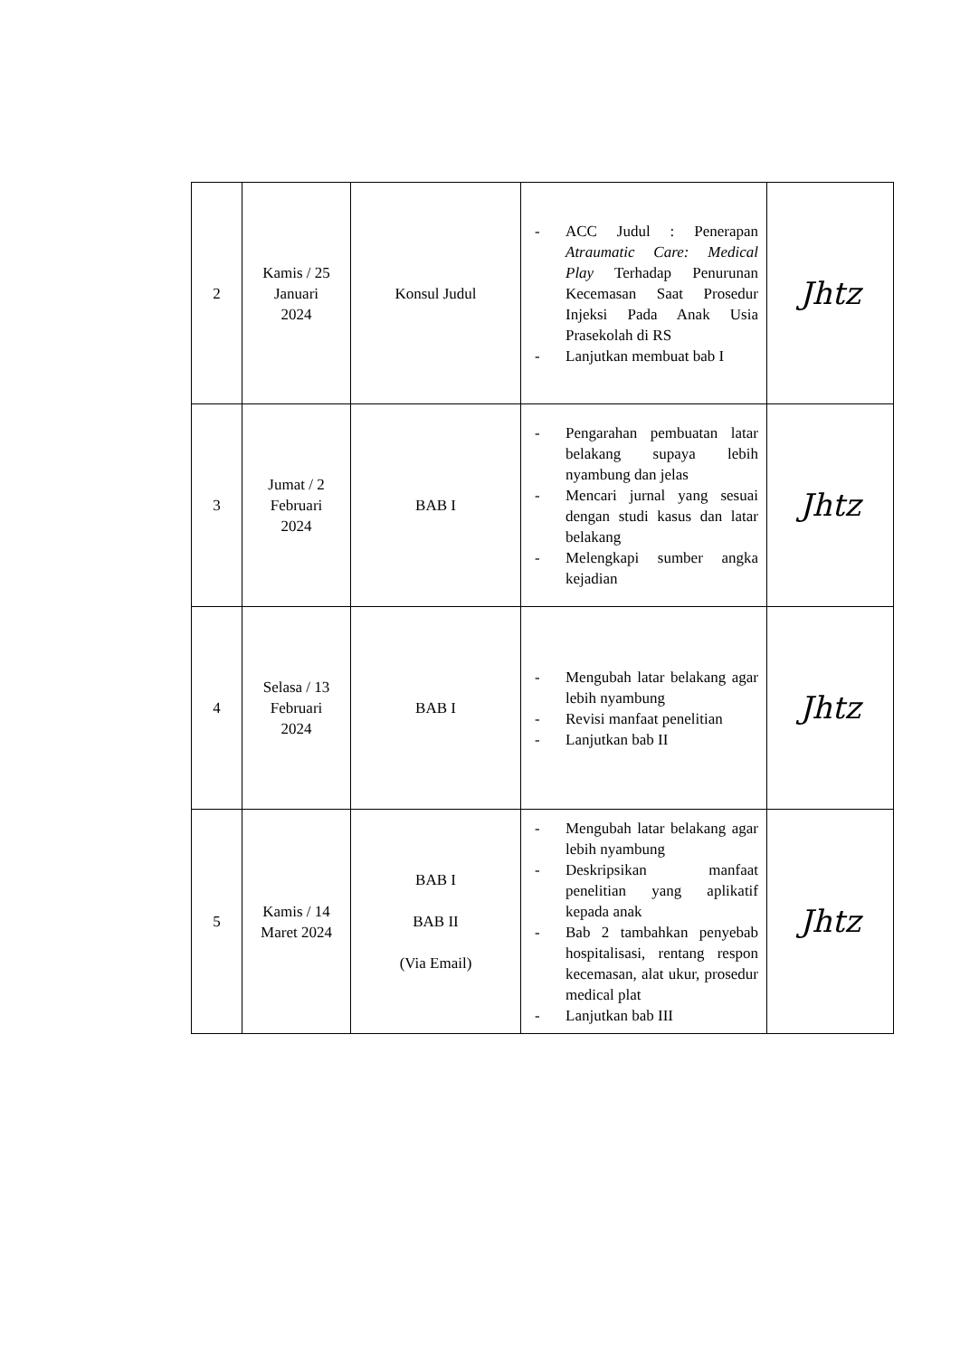| 2 | Kamis / 25 Januari 2024 | Konsul Judul | - ACC Judul : Penerapan Atraumatic Care: Medical Play Terhadap Penurunan Kecemasan Saat Prosedur Injeksi Pada Anak Usia Prasekolah di RS - Lanjutkan membuat bab I | Jhtz |
| 3 | Jumat / 2 Februari 2024 | BAB I | - Pengarahan pembuatan latar belakang supaya lebih nyambung dan jelas - Mencari jurnal yang sesuai dengan studi kasus dan latar belakang - Melengkapi sumber angka kejadian | Jhtz |
| 4 | Selasa / 13 Februari 2024 | BAB I | - Mengubah latar belakang agar lebih nyambung - Revisi manfaat penelitian - Lanjutkan bab II | Jhtz |
| 5 | Kamis / 14 Maret 2024 | BAB I BAB II (Via Email) | - Mengubah latar belakang agar lebih nyambung - Deskripsikan manfaat penelitian yang aplikatif kepada anak - Bab 2 tambahkan penyebab hospitalisasi, rentang respon kecemasan, alat ukur, prosedur medical plat - Lanjutkan bab III | Jhtz |